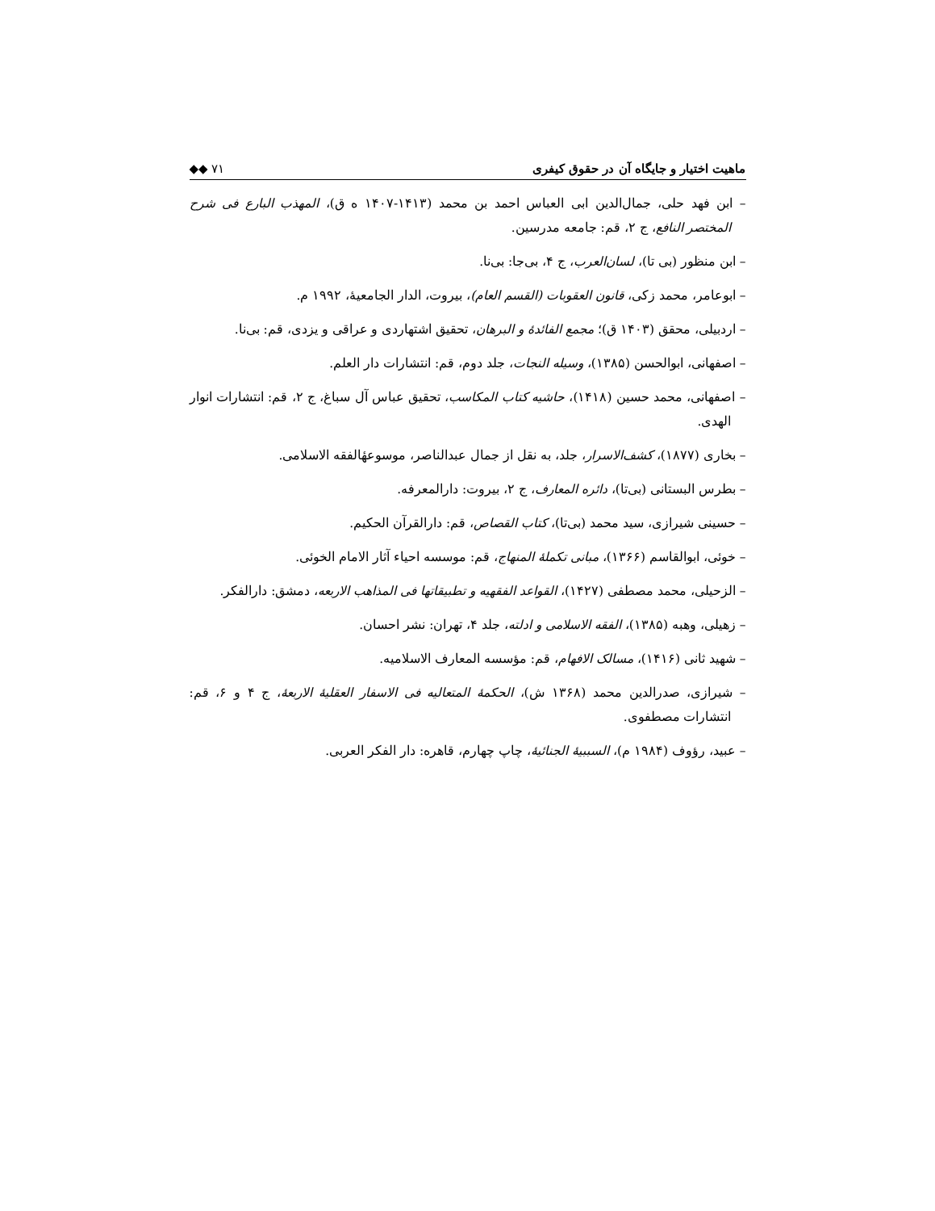ماهیت اختیار و جایگاه آن در حقوق کیفری ◆◆ ۷۱
– ابن فهد حلی، جمال‌الدین ابی العباس احمد بن محمد (۱۴۱۳-۱۴۰۷ ه ق)، المهذب البارع فی شرح المختصر النافع، ج ۲، قم: جامعه مدرسین.
– ابن منظور (بی تا)، لسان‌العرب، ج ۴، بی‌جا: بی‌نا.
– ابوعامر، محمد زکی، قانون العقوبات (القسم العام)، بیروت، الدار الجامعیهٔ، ۱۹۹۲ م.
– اردبیلی، محقق (۱۴۰۳ ق)؛ مجمع الفائدهٔ و البرهان، تحقیق اشتهاردی و عراقی و یزدی، قم: بی‌نا.
– اصفهانی، ابوالحسن (۱۳۸۵)، وسیله النجات، جلد دوم، قم: انتشارات دار العلم.
– اصفهانی، محمد حسین (۱۴۱۸)، حاشیه کتاب المکاسب، تحقیق عباس آل سباغ، ج ۲، قم: انتشارات انوار الهدی.
– بخاری (۱۸۷۷)، کشف‌الاسرار، جلد، به نقل از جمال عبدالناصر، موسوعهٔالفقه الاسلامی.
– بطرس البستانی (بی‌تا)، دائره المعارف، ج ۲، بیروت: دارالمعرفه.
– حسینی شیرازی، سید محمد (بی‌تا)، کتاب القصاص، قم: دارالقرآن الحکیم.
– خوئی، ابوالقاسم (۱۳۶۶)، مبانی تکملهٔ المنهاج، قم: موسسه احیاء آثار الامام الخوئی.
– الزحیلی، محمد مصطفی (۱۴۲۷)، القواعد الفقهیه و تطبیقاتها فی المذاهب الاربعه، دمشق: دارالفکر.
– زهیلی، وهبه (۱۳۸۵)، الفقه الاسلامی و ادلته، جلد ۴، تهران: نشر احسان.
– شهید ثانی (۱۴۱۶)، مسالک الافهام، قم: مؤسسه المعارف الاسلامیه.
– شیرازی، صدرالدین محمد (۱۳۶۸ ش)، الحکمهٔ المتعالیه فی الاسفار العقلیهٔ الاربعهٔ، ج ۴ و ۶، قم: انتشارات مصطفوی.
– عبید، رؤوف (۱۹۸۴ م)، السببیهٔ الجنائیهٔ، چاپ چهارم، قاهره: دار الفکر العربی.